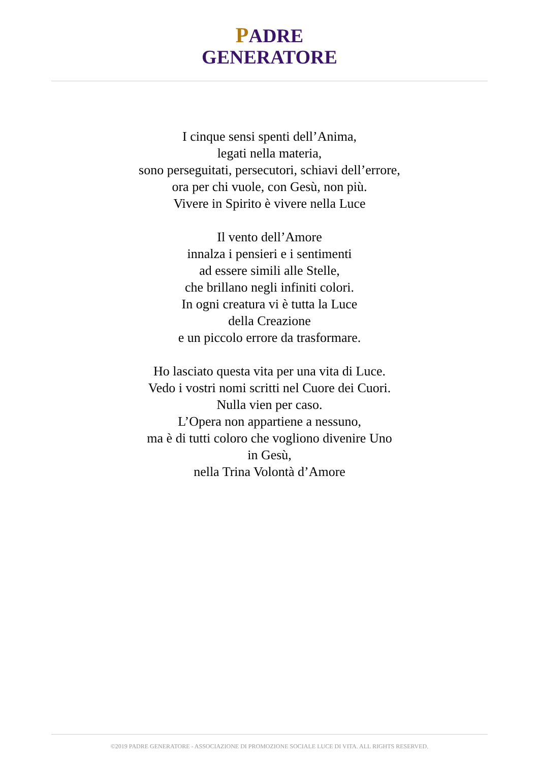PADRE
GENERATORE
I cinque sensi spenti dell’Anima,
legati nella materia,
sono perseguitati, persecutori, schiavi dell’errore,
ora per chi vuole, con Gesù, non più.
Vivere in Spirito è vivere nella Luce
Il vento dell’Amore
innalza i pensieri e i sentimenti
ad essere simili alle Stelle,
che brillano negli infiniti colori.
In ogni creatura vi è tutta la Luce
della Creazione
e un piccolo errore da trasformare.
Ho lasciato questa vita per una vita di Luce.
Vedo i vostri nomi scritti nel Cuore dei Cuori.
Nulla vien per caso.
L’Opera non appartiene a nessuno,
ma è di tutti coloro che vogliono divenire Uno
in Gesù,
nella Trina Volontà d’Amore
©2019 PADRE GENERATORE - ASSOCIAZIONE DI PROMOZIONE SOCIALE LUCE DI VITA. ALL RIGHTS RESERVED.